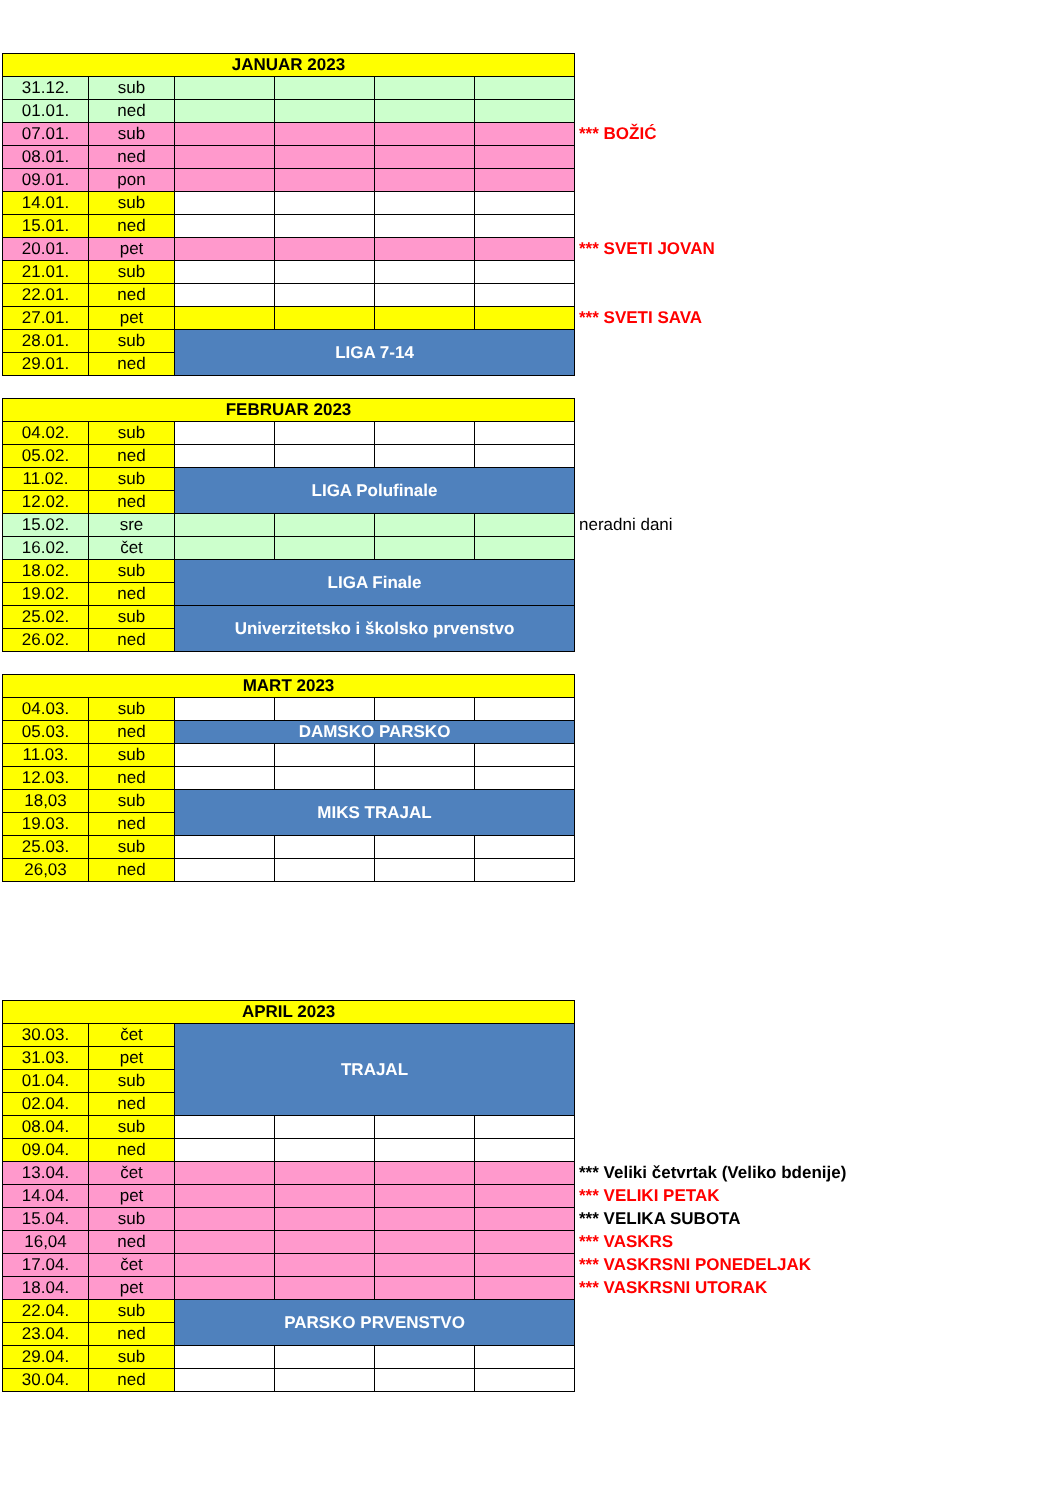| JANUAR 2023 | | | | | | |
| 31.12. | sub | | | | | |
| 01.01. | ned | | | | | |
| 07.01. | sub | | | | | *** BOŽIĆ |
| 08.01. | ned | | | | | |
| 09.01. | pon | | | | | |
| 14.01. | sub | | | | | |
| 15.01. | ned | | | | | |
| 20.01. | pet | | | | | *** SVETI JOVAN |
| 21.01. | sub | | | | | |
| 22.01. | ned | | | | | |
| 27.01. | pet | | | | | *** SVETI SAVA |
| 28.01. | sub | LIGA 7-14 | | | | |
| 29.01. | ned | | | | | |
| FEBRUAR 2023 | | | | | | |
| 04.02. | sub | | | | | |
| 05.02. | ned | | | | | |
| 11.02. | sub | LIGA Polufinale | | | | |
| 12.02. | ned | | | | | |
| 15.02. | sre | | | | | neradni dani |
| 16.02. | čet | | | | | |
| 18.02. | sub | LIGA Finale | | | | |
| 19.02. | ned | | | | | |
| 25.02. | sub | Univerzitetsko i školsko prvenstvo | | | | |
| 26.02. | ned | | | | | |
| MART 2023 | | | | | | |
| 04.03. | sub | | | | | |
| 05.03. | ned | DAMSKO PARSKO | | | | |
| 11.03. | sub | | | | | |
| 12.03. | ned | | | | | |
| 18,03 | sub | MIKS TRAJAL | | | | |
| 19.03. | ned | | | | | |
| 25.03. | sub | | | | | |
| 26,03 | ned | | | | | |
| APRIL 2023 | | | | | | |
| 30.03. | čet | TRAJAL | | | | |
| 31.03. | pet | | | | | |
| 01.04. | sub | | | | | |
| 02.04. | ned | | | | | |
| 08.04. | sub | | | | | |
| 09.04. | ned | | | | | |
| 13.04. | čet | | | | | *** Veliki četvrtak (Veliko bdenije) |
| 14.04. | pet | | | | | *** VELIKI PETAK |
| 15.04. | sub | | | | | *** VELIKA SUBOTA |
| 16,04 | ned | | | | | *** VASKRS |
| 17.04. | čet | | | | | *** VASKRSNI PONEDELJAK |
| 18.04. | pet | | | | | *** VASKRSNI UTORAK |
| 22.04. | sub | PARSKO PRVENSTVO | | | | |
| 23.04. | ned | | | | | |
| 29.04. | sub | | | | | |
| 30.04. | ned | | | | | |